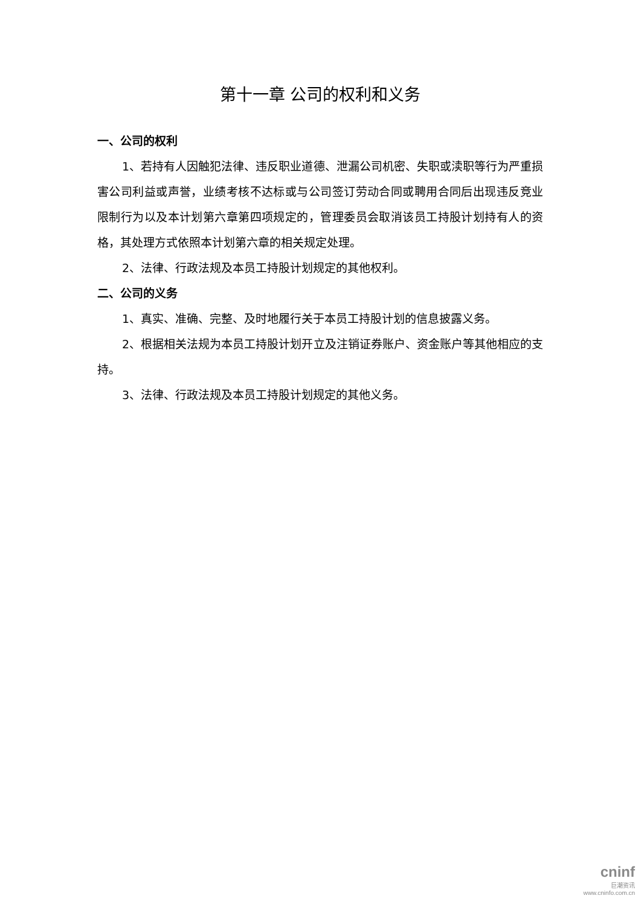第十一章 公司的权利和义务
一、公司的权利
1、若持有人因触犯法律、违反职业道德、泄漏公司机密、失职或渎职等行为严重损害公司利益或声誉，业绩考核不达标或与公司签订劳动合同或聘用合同后出现违反竞业限制行为以及本计划第六章第四项规定的，管理委员会取消该员工持股计划持有人的资格，其处理方式依照本计划第六章的相关规定处理。
2、法律、行政法规及本员工持股计划规定的其他权利。
二、公司的义务
1、真实、准确、完整、及时地履行关于本员工持股计划的信息披露义务。
2、根据相关法规为本员工持股计划开立及注销证券账户、资金账户等其他相应的支持。
3、法律、行政法规及本员工持股计划规定的其他义务。
cninf
巨潮资讯
www.cninfo.com.cn